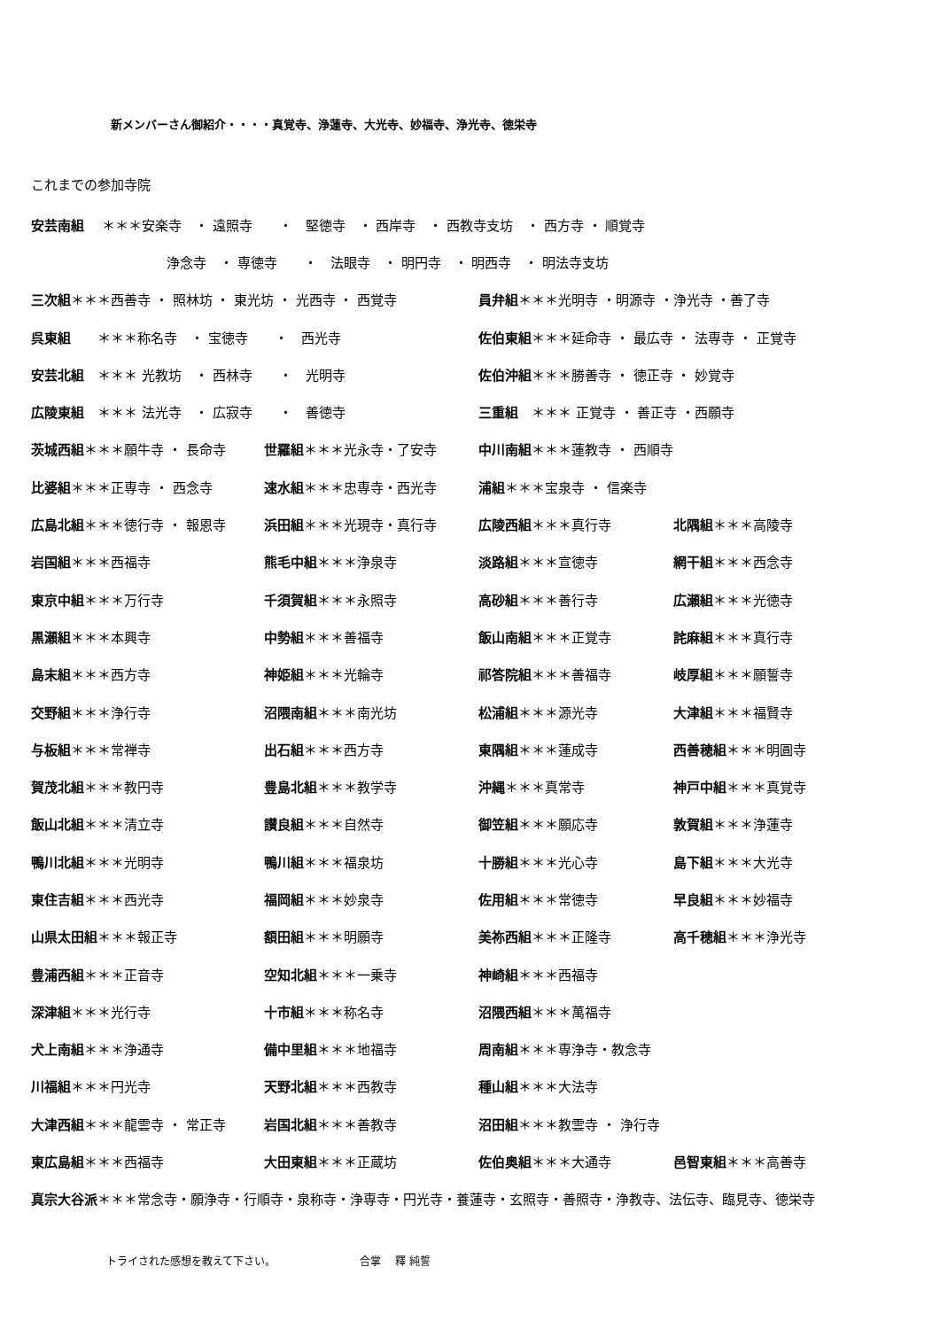新メンバーさん御紹介・・・・真覚寺、浄蓮寺、大光寺、妙福寺、浄光寺、徳栄寺
これまでの参加寺院
| 安芸南組 ＊＊＊安楽寺 ・ 遠照寺 ・ 堅徳寺 ・ 西岸寺 ・ 西教寺支坊 ・ 西方寺 ・ 順覚寺 | | | |
| 浄念寺 ・ 専徳寺 ・ 法眼寺 ・ 明円寺 ・ 明西寺 ・ 明法寺支坊 | | | |
| 三次組 ＊＊＊西善寺 ・ 照林坊 ・ 東光坊 ・ 光西寺 ・ 西覚寺 | | 員弁組 ＊＊＊光明寺 ・明源寺 ・浄光寺 ・善了寺 | |
| 呉東組 ＊＊＊称名寺 ・ 宝徳寺 ・ 西光寺 | | 佐伯東組 ＊＊＊延命寺 ・ 最広寺 ・ 法専寺 ・ 正覚寺 | |
| 安芸北組 ＊＊＊ 光教坊 ・ 西林寺 ・ 光明寺 | | 佐伯沖組 ＊＊＊勝善寺 ・ 徳正寺 ・ 妙覚寺 | |
| 広陵東組 ＊＊＊ 法光寺 ・ 広寂寺 ・ 善徳寺 | | 三重組 ＊＊＊ 正覚寺 ・ 善正寺 ・西願寺 | |
| 茨城西組 ＊＊＊願牛寺 ・ 長命寺 | 世羅組 ＊＊＊光永寺・了安寺 | 中川南組 ＊＊＊蓮教寺 ・ 西順寺 | |
| 比婆組 ＊＊＊正専寺 ・ 西念寺 | 速水組 ＊＊＊忠専寺・西光寺 | 浦組 ＊＊＊宝泉寺 ・ 信楽寺 | |
| 広島北組 ＊＊＊徳行寺 ・ 報恩寺 | 浜田組 ＊＊＊光現寺・真行寺 | 広陵西組 ＊＊＊真行寺 | 北隅組 ＊＊＊高陵寺 |
| 岩国組 ＊＊＊西福寺 | 熊毛中組 ＊＊＊浄泉寺 | 淡路組 ＊＊＊宣徳寺 | 網干組 ＊＊＊西念寺 |
| 東京中組 ＊＊＊万行寺 | 千須賀組 ＊＊＊永照寺 | 高砂組 ＊＊＊善行寺 | 広瀬組 ＊＊＊光徳寺 |
| 黒瀬組 ＊＊＊本興寺 | 中勢組 ＊＊＊善福寺 | 飯山南組 ＊＊＊正覚寺 | 詫麻組 ＊＊＊真行寺 |
| 島末組 ＊＊＊西方寺 | 神姫組 ＊＊＊光輪寺 | 祁答院組 ＊＊＊善福寺 | 岐厚組 ＊＊＊願誓寺 |
| 交野組 ＊＊＊浄行寺 | 沼隈南組 ＊＊＊南光坊 | 松浦組 ＊＊＊源光寺 | 大津組 ＊＊＊福賢寺 |
| 与板組 ＊＊＊常禅寺 | 出石組 ＊＊＊西方寺 | 東隅組 ＊＊＊蓮成寺 | 西善穂組 ＊＊＊明圓寺 |
| 賀茂北組 ＊＊＊教円寺 | 豊島北組 ＊＊＊教学寺 | 沖縄 ＊＊＊真常寺 | 神戸中組 ＊＊＊真覚寺 |
| 飯山北組 ＊＊＊清立寺 | 讃良組 ＊＊＊自然寺 | 御笠組 ＊＊＊願応寺 | 敦賀組 ＊＊＊浄蓮寺 |
| 鴨川北組 ＊＊＊光明寺 | 鴨川組 ＊＊＊福泉坊 | 十勝組 ＊＊＊光心寺 | 島下組 ＊＊＊大光寺 |
| 東住吉組 ＊＊＊西光寺 | 福岡組 ＊＊＊妙泉寺 | 佐用組 ＊＊＊常徳寺 | 早良組 ＊＊＊妙福寺 |
| 山県太田組 ＊＊＊報正寺 | 額田組 ＊＊＊明願寺 | 美祢西組 ＊＊＊正隆寺 | 高千穂組 ＊＊＊浄光寺 |
| 豊浦西組 ＊＊＊正音寺 | 空知北組 ＊＊＊一乗寺 | 神崎組 ＊＊＊西福寺 | |
| 深津組 ＊＊＊光行寺 | 十市組 ＊＊＊称名寺 | 沼隈西組 ＊＊＊萬福寺 | |
| 犬上南組 ＊＊＊浄通寺 | 備中里組 ＊＊＊地福寺 | 周南組 ＊＊＊専浄寺・教念寺 | |
| 川福組 ＊＊＊円光寺 | 天野北組 ＊＊＊西教寺 | 種山組 ＊＊＊大法寺 | |
| 大津西組 ＊＊＊龍雲寺 ・ 常正寺 | 岩国北組 ＊＊＊善教寺 | 沼田組 ＊＊＊教雲寺 ・ 浄行寺 | |
| 東広島組 ＊＊＊西福寺 | 大田東組 ＊＊＊正蔵坊 | 佐伯奥組 ＊＊＊大通寺 | 邑智東組 ＊＊＊高善寺 |
| 真宗大谷派 ＊＊＊常念寺・願浄寺・行順寺・泉称寺・浄専寺・円光寺・養蓮寺・玄照寺・善照寺・浄教寺、法伝寺、臨見寺、徳栄寺 | | | |
トライされた感想を教えて下さい。 合掌　 釋 純誓